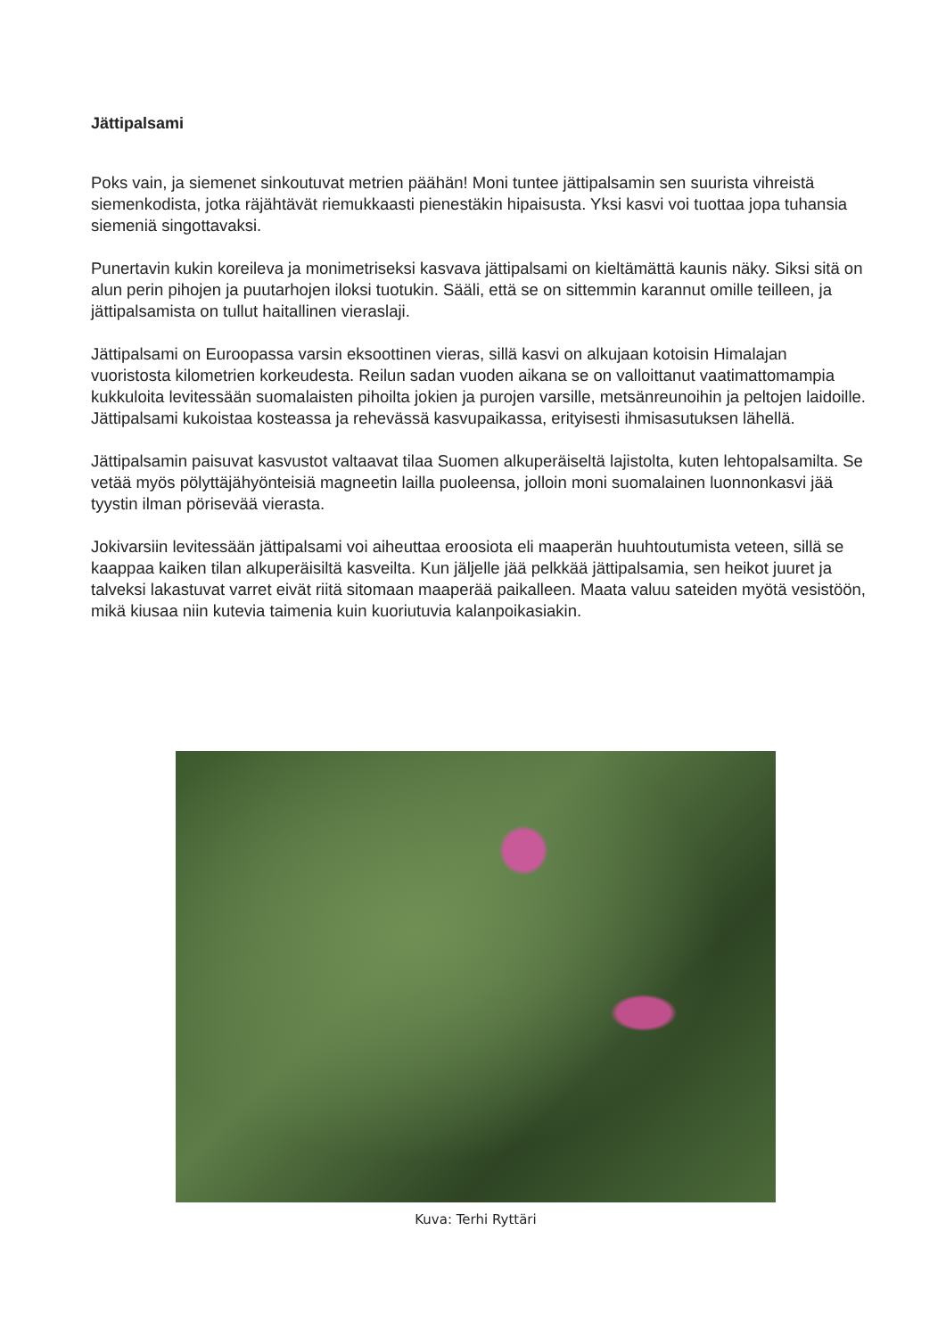Jättipalsami
Poks vain, ja siemenet sinkoutuvat metrien päähän! Moni tuntee jättipalsamin sen suurista vihreistä siemenkodista, jotka räjähtävät riemukkaasti pienestäkin hipaisusta. Yksi kasvi voi tuottaa jopa tuhansia siemeniä singottavaksi.
Punertavin kukin koreileva ja monimetriseksi kasvava jättipalsami on kieltämättä kaunis näky. Siksi sitä on alun perin pihojen ja puutarhojen iloksi tuotukin. Sääli, että se on sittemmin karannut omille teilleen, ja jättipalsamista on tullut haitallinen vieraslaji.
Jättipalsami on Euroopassa varsin eksoottinen vieras, sillä kasvi on alkujaan kotoisin Himalajan vuoristosta kilometrien korkeudesta. Reilun sadan vuoden aikana se on valloittanut vaatimattomampia kukkuloita levitessään suomalaisten pihoilta jokien ja purojen varsille, metsänreunoihin ja peltojen laidoille. Jättipalsami kukoistaa kosteassa ja rehevässä kasvupaikassa, erityisesti ihmisasutuksen lähellä.
Jättipalsamin paisuvat kasvustot valtaavat tilaa Suomen alkuperäiseltä lajistolta, kuten lehtopalsamilta. Se vetää myös pölyttäjähyönteisiä magneetin lailla puoleensa, jolloin moni suomalainen luonnonkasvi jää tyystin ilman pörisevää vierasta.
Jokivarsiin levitessään jättipalsami voi aiheuttaa eroosiota eli maaperän huuhtoutumista veteen, sillä se kaappaa kaiken tilan alkuperäisiltä kasveilta. Kun jäljelle jää pelkkää jättipalsamia, sen heikot juuret ja talveksi lakastuvat varret eivät riitä sitomaan maaperää paikalleen. Maata valuu sateiden myötä vesistöön, mikä kiusaa niin kutevia taimenia kuin kuoriutuvia kalanpoikasiakin.
Kuva: Terhi Ryttäri